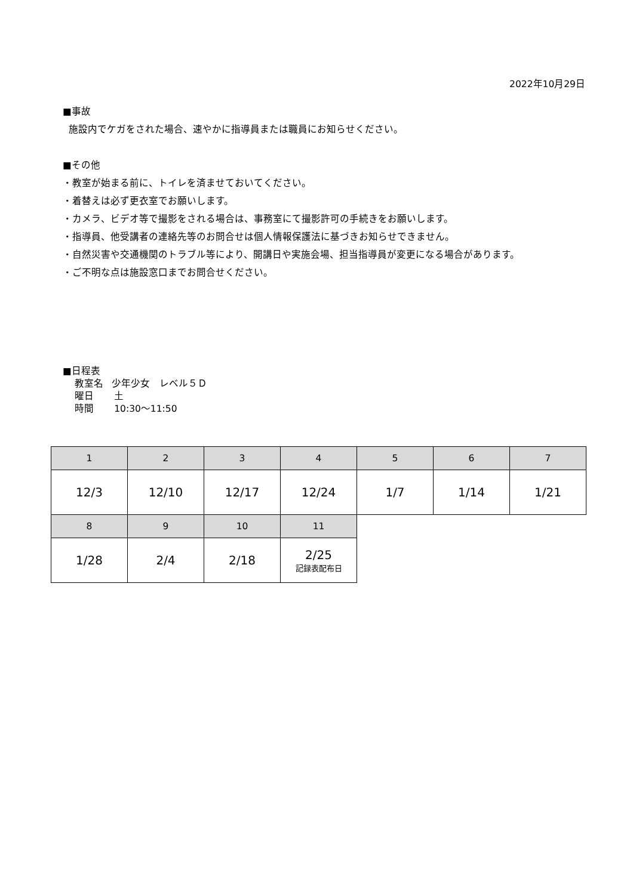2022年10月29日
■事故
施設内でケガをされた場合、速やかに指導員または職員にお知らせください。
■その他
・教室が始まる前に、トイレを済ませておいてください。
・着替えは必ず更衣室でお願いします。
・カメラ、ビデオ等で撮影をされる場合は、事務室にて撮影許可の手続きをお願いします。
・指導員、他受講者の連絡先等のお問合せは個人情報保護法に基づきお知らせできません。
・自然災害や交通機関のトラブル等により、開講日や実施会場、担当指導員が変更になる場合があります。
・ご不明な点は施設窓口までお問合せください。
■日程表
教室名 少年少女　レベル５Ｄ
曜日 土
時間 10:30～11:50
| 1 | 2 | 3 | 4 | 5 | 6 | 7 |
| --- | --- | --- | --- | --- | --- | --- |
| 12/3 | 12/10 | 12/17 | 12/24 | 1/7 | 1/14 | 1/21 |
| 8 | 9 | 10 | 11 | | | |
| 1/28 | 2/4 | 2/18 | 2/25 記録表配布日 | | | |